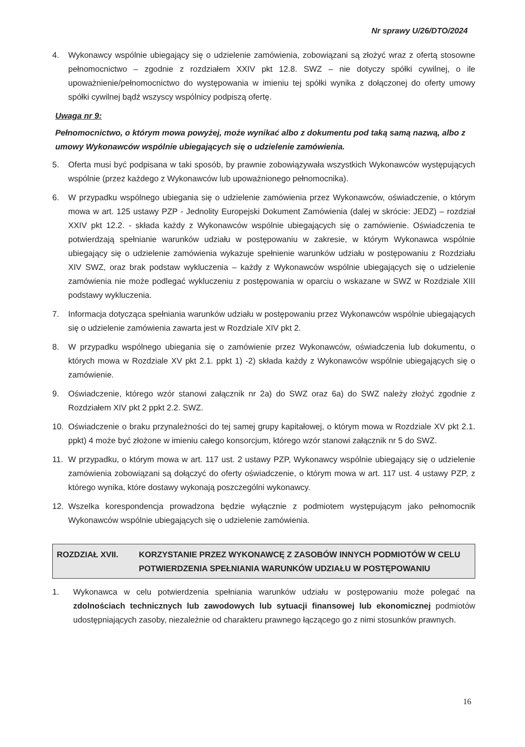Nr sprawy U/26/DTO/2024
4. Wykonawcy wspólnie ubiegający się o udzielenie zamówienia, zobowiązani są złożyć wraz z ofertą stosowne pełnomocnictwo – zgodnie z rozdziałem XXIV pkt 12.8. SWZ – nie dotyczy spółki cywilnej, o ile upoważnienie/pełnomocnictwo do występowania w imieniu tej spółki wynika z dołączonej do oferty umowy spółki cywilnej bądź wszyscy wspólnicy podpiszą ofertę.
Uwaga nr 9:
Pełnomocnictwo, o którym mowa powyżej, może wynikać albo z dokumentu pod taką samą nazwą, albo z umowy Wykonawców wspólnie ubiegających się o udzielenie zamówienia.
5. Oferta musi być podpisana w taki sposób, by prawnie zobowiązywała wszystkich Wykonawców występujących wspólnie (przez każdego z Wykonawców lub upoważnionego pełnomocnika).
6. W przypadku wspólnego ubiegania się o udzielenie zamówienia przez Wykonawców, oświadczenie, o którym mowa w art. 125 ustawy PZP - Jednolity Europejski Dokument Zamówienia (dalej w skrócie: JEDZ) – rozdział XXIV pkt 12.2. - składa każdy z Wykonawców wspólnie ubiegających się o zamówienie. Oświadczenia te potwierdzają spełnianie warunków udziału w postępowaniu w zakresie, w którym Wykonawca wspólnie ubiegający się o udzielenie zamówienia wykazuje spełnienie warunków udziału w postępowaniu z Rozdziału XIV SWZ, oraz brak podstaw wykluczenia – każdy z Wykonawców wspólnie ubiegających się o udzielenie zamówienia nie może podlegać wykluczeniu z postępowania w oparciu o wskazane w SWZ w Rozdziale XIII podstawy wykluczenia.
7. Informacja dotycząca spełniania warunków udziału w postępowaniu przez Wykonawców wspólnie ubiegających się o udzielenie zamówienia zawarta jest w Rozdziale XIV pkt 2.
8. W przypadku wspólnego ubiegania się o zamówienie przez Wykonawców, oświadczenia lub dokumentu, o których mowa w Rozdziale XV pkt 2.1. ppkt 1) -2) składa każdy z Wykonawców wspólnie ubiegających się o zamówienie.
9. Oświadczenie, którego wzór stanowi załącznik nr 2a) do SWZ oraz 6a) do SWZ należy złożyć zgodnie z Rozdziałem XIV pkt 2 ppkt 2.2. SWZ.
10. Oświadczenie o braku przynależności do tej samej grupy kapitałowej, o którym mowa w Rozdziale XV pkt 2.1. ppkt) 4 może być złożone w imieniu całego konsorcjum, którego wzór stanowi załącznik nr 5 do SWZ.
11. W przypadku, o którym mowa w art. 117 ust. 2 ustawy PZP, Wykonawcy wspólnie ubiegający się o udzielenie zamówienia zobowiązani są dołączyć do oferty oświadczenie, o którym mowa w art. 117 ust. 4 ustawy PZP, z którego wynika, które dostawy wykonają poszczególni wykonawcy.
12. Wszelka korespondencja prowadzona będzie wyłącznie z podmiotem występującym jako pełnomocnik Wykonawców wspólnie ubiegających się o udzielenie zamówienia.
ROZDZIAŁ XVII. KORZYSTANIE PRZEZ WYKONAWCĘ Z ZASOBÓW INNYCH PODMIOTÓW W CELU POTWIERDZENIA SPEŁNIANIA WARUNKÓW UDZIAŁU W POSTĘPOWANIU
1. Wykonawca w celu potwierdzenia spełniania warunków udziału w postępowaniu może polegać na zdolnościach technicznych lub zawodowych lub sytuacji finansowej lub ekonomicznej podmiotów udostępniających zasoby, niezależnie od charakteru prawnego łączącego go z nimi stosunków prawnych.
16